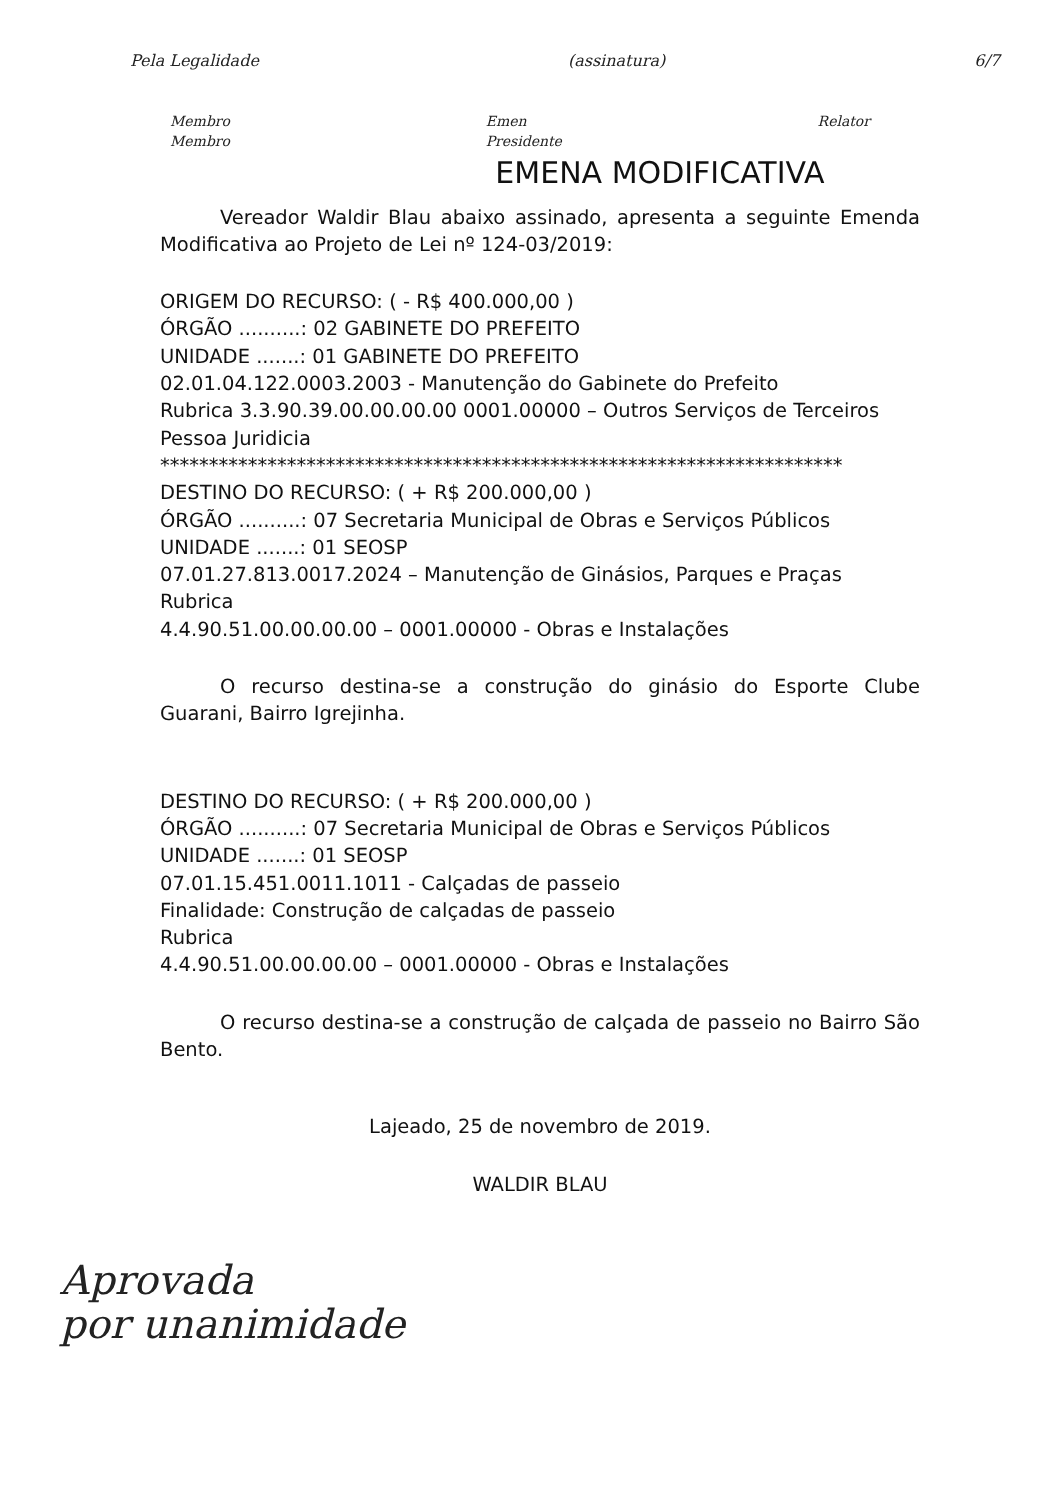Pela Legalidade (assinatura) 6/7
Membro
Membro Emen
Presidente Relator
EMENA MODIFICATIVA
Vereador Waldir Blau abaixo assinado, apresenta a seguinte Emenda Modificativa ao Projeto de Lei nº 124-03/2019:
ORIGEM DO RECURSO: ( - R$ 400.000,00 )
ÓRGÃO ..........: 02 GABINETE DO PREFEITO
UNIDADE .......: 01 GABINETE DO PREFEITO
02.01.04.122.0003.2003 - Manutenção do Gabinete do Prefeito
Rubrica 3.3.90.39.00.00.00.00 0001.00000 – Outros Serviços de Terceiros Pessoa Juridicia
**********************************************************************
DESTINO DO RECURSO: ( + R$ 200.000,00 )
ÓRGÃO ..........: 07 Secretaria Municipal de Obras e Serviços Públicos
UNIDADE .......: 01 SEOSP
07.01.27.813.0017.2024 – Manutenção de Ginásios, Parques e Praças
Rubrica
4.4.90.51.00.00.00.00 – 0001.00000 - Obras e Instalações
O recurso destina-se a construção do ginásio do Esporte Clube Guarani, Bairro Igrejinha.
DESTINO DO RECURSO: ( + R$ 200.000,00 )
ÓRGÃO ..........: 07 Secretaria Municipal de Obras e Serviços Públicos
UNIDADE .......: 01 SEOSP
07.01.15.451.0011.1011 - Calçadas de passeio
Finalidade: Construção de calçadas de passeio
Rubrica
4.4.90.51.00.00.00.00 – 0001.00000 - Obras e Instalações
O recurso destina-se a construção de calçada de passeio no Bairro São Bento.
Lajeado, 25 de novembro de 2019.
WALDIR BLAU
Aprovada
por unanimidade